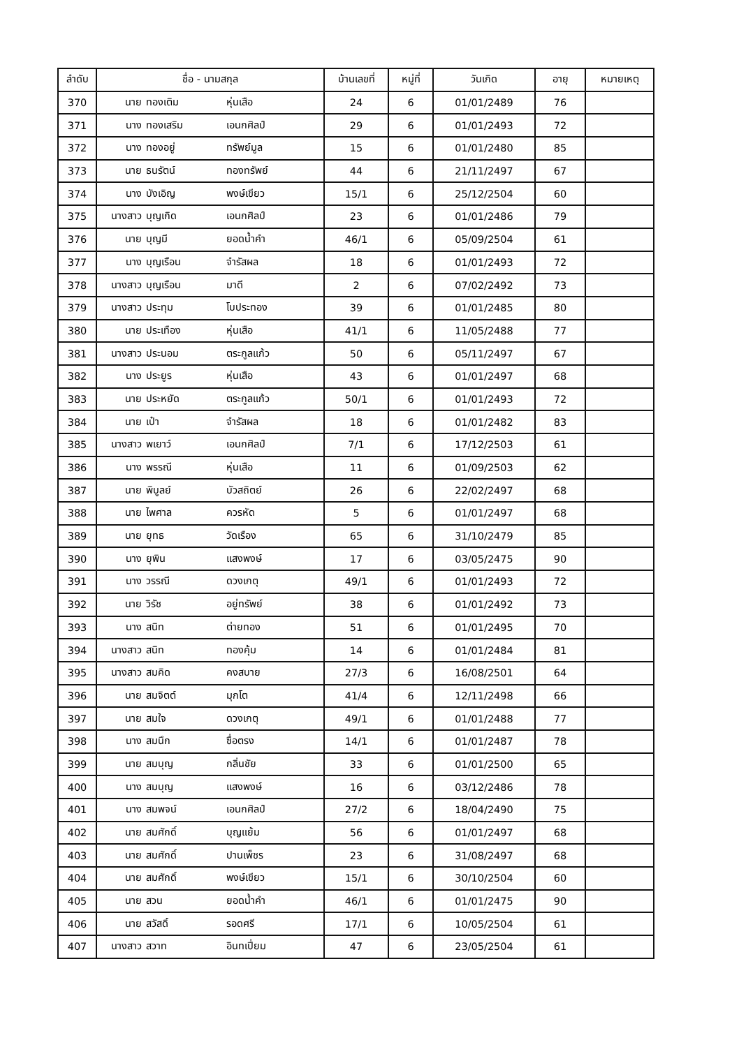| ลำดับ | ชื่อ - นามสกุล | บ้านเลขที่ | หมู่ที่ | วันเกิด | อายุ | หมายเหตุ |
| --- | --- | --- | --- | --- | --- | --- |
| 370 | นาย ทองเติม หุ่นเสือ | 24 | 6 | 01/01/2489 | 76 | |
| 371 | นาง ทองเสริม เอนกศิลป์ | 29 | 6 | 01/01/2493 | 72 | |
| 372 | นาง ทองอยู่ ทรัพย์มูล | 15 | 6 | 01/01/2480 | 85 | |
| 373 | นาย ธนรัตน์ ทองทรัพย์ | 44 | 6 | 21/11/2497 | 67 | |
| 374 | นาง บังเอิญ พงษ์เขียว | 15/1 | 6 | 25/12/2504 | 60 | |
| 375 | นางสาว บุญเกิด เอนกศิลป์ | 23 | 6 | 01/01/2486 | 79 | |
| 376 | นาย บุญมี ยอดน้ำคำ | 46/1 | 6 | 05/09/2504 | 61 | |
| 377 | นาง บุญเรือน จำรัสผล | 18 | 6 | 01/01/2493 | 72 | |
| 378 | นางสาว บุญเรือน มาดี | 2 | 6 | 07/02/2492 | 73 | |
| 379 | นางสาว ประทุม โบประทอง | 39 | 6 | 01/01/2485 | 80 | |
| 380 | นาย ประเทือง หุ่นเสือ | 41/1 | 6 | 11/05/2488 | 77 | |
| 381 | นางสาว ประนอม ตระกูลแก้ว | 50 | 6 | 05/11/2497 | 67 | |
| 382 | นาง ประยูร หุ่นเสือ | 43 | 6 | 01/01/2497 | 68 | |
| 383 | นาย ประหยัด ตระกูลแก้ว | 50/1 | 6 | 01/01/2493 | 72 | |
| 384 | นาย เป๋า จำรัสผล | 18 | 6 | 01/01/2482 | 83 | |
| 385 | นางสาว พเยาว์ เอนกศิลป์ | 7/1 | 6 | 17/12/2503 | 61 | |
| 386 | นาง พรรณี หุ่นเสือ | 11 | 6 | 01/09/2503 | 62 | |
| 387 | นาย พิบูลย์ บัวสถิตย์ | 26 | 6 | 22/02/2497 | 68 | |
| 388 | นาย ไพศาล ควรหัด | 5 | 6 | 01/01/2497 | 68 | |
| 389 | นาย ยุทธ วัดเรือง | 65 | 6 | 31/10/2479 | 85 | |
| 390 | นาง ยุพิน แสงพงษ์ | 17 | 6 | 03/05/2475 | 90 | |
| 391 | นาง วรรณี ดวงเกตุ | 49/1 | 6 | 01/01/2493 | 72 | |
| 392 | นาย วิรัช อยู่ทรัพย์ | 38 | 6 | 01/01/2492 | 73 | |
| 393 | นาง สนิท ต่ายทอง | 51 | 6 | 01/01/2495 | 70 | |
| 394 | นางสาว สนิท ทองคุ้ม | 14 | 6 | 01/01/2484 | 81 | |
| 395 | นางสาว สมคิด คงสบาย | 27/3 | 6 | 16/08/2501 | 64 | |
| 396 | นาย สมจิตต์ มุกโต | 41/4 | 6 | 12/11/2498 | 66 | |
| 397 | นาย สมใจ ดวงเกตุ | 49/1 | 6 | 01/01/2488 | 77 | |
| 398 | นาง สมนึก ซื่อตรง | 14/1 | 6 | 01/01/2487 | 78 | |
| 399 | นาย สมบุญ กลิ่นชัย | 33 | 6 | 01/01/2500 | 65 | |
| 400 | นาง สมบุญ แสงพงษ์ | 16 | 6 | 03/12/2486 | 78 | |
| 401 | นาง สมพจน์ เอนกศิลป์ | 27/2 | 6 | 18/04/2490 | 75 | |
| 402 | นาย สมศักดิ์ บุญแย้ม | 56 | 6 | 01/01/2497 | 68 | |
| 403 | นาย สมศักดิ์ ปานเพ็ชร | 23 | 6 | 31/08/2497 | 68 | |
| 404 | นาย สมศักดิ์ พงษ์เขียว | 15/1 | 6 | 30/10/2504 | 60 | |
| 405 | นาย สวน ยอดน้ำคำ | 46/1 | 6 | 01/01/2475 | 90 | |
| 406 | นาย สวัสดิ์ รอดศรี | 17/1 | 6 | 10/05/2504 | 61 | |
| 407 | นางสาว สวาท อินทเปี่ยม | 47 | 6 | 23/05/2504 | 61 | |